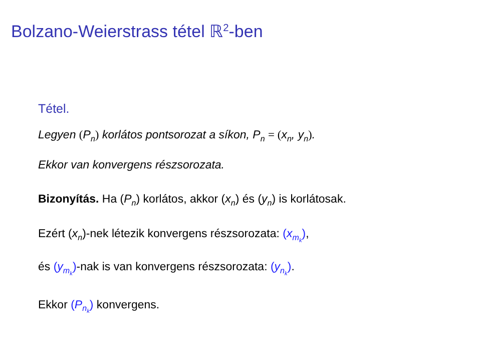Bolzano-Weierstrass tétel ℝ<sup>2</sup>-ben
Tétel.
Legyen (P<sub>n</sub>) korlátos pontsorozat a síkon, P<sub>n</sub> = (x<sub>n</sub>, y<sub>n</sub>).
Ekkor van konvergens részsorozata.
Bizonyítás. Ha (P<sub>n</sub>) korlátos, akkor (x<sub>n</sub>) és (y<sub>n</sub>) is korlátosak.
Ezért (x<sub>n</sub>)-nek létezik konvergens részsorozata: (x<sub>m<sub>k</sub></sub>),
és (y<sub>m<sub>k</sub></sub>)-nak is van konvergens részsorozata: (y<sub>n<sub>k</sub></sub>).
Ekkor (P<sub>n<sub>k</sub></sub>) konvergens.